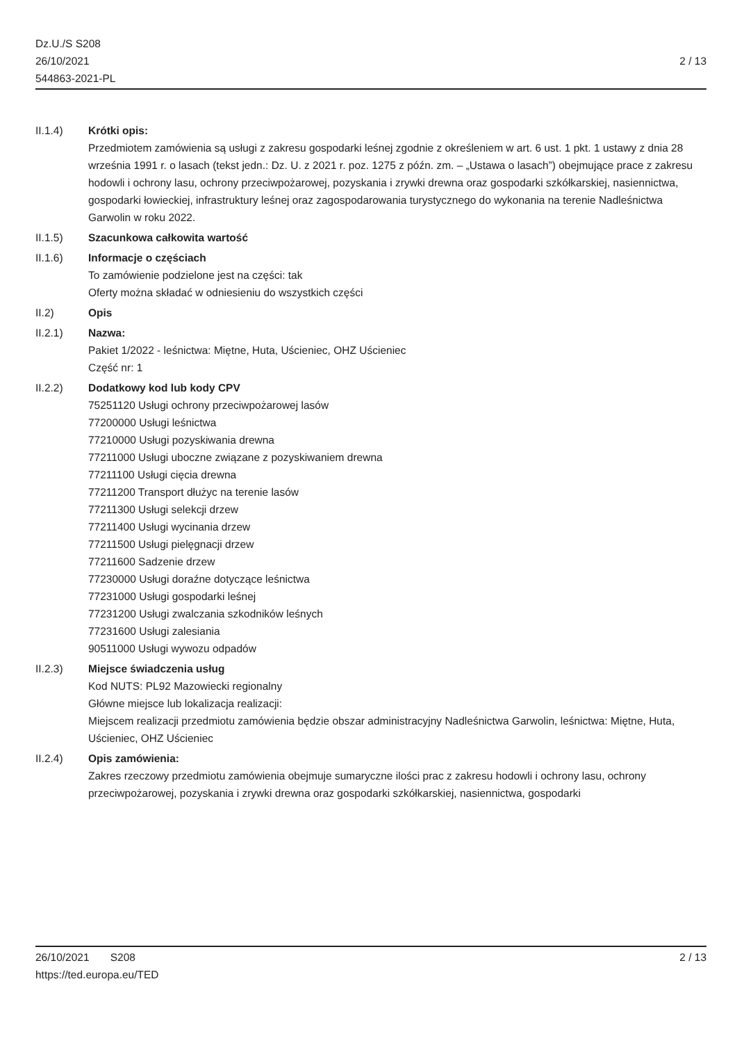Dz.U./S S208
26/10/2021
544863-2021-PL
2 / 13
II.1.4) Krótki opis:
Przedmiotem zamówienia są usługi z zakresu gospodarki leśnej zgodnie z określeniem w art. 6 ust. 1 pkt. 1 ustawy z dnia 28 września 1991 r. o lasach (tekst jedn.: Dz. U. z 2021 r. poz. 1275 z późn. zm. – „Ustawa o lasach”) obejmujące prace z zakresu hodowli i ochrony lasu, ochrony przeciwpożarowej, pozyskania i zrywki drewna oraz gospodarki szkółkarskiej, nasiennictwa, gospodarki łowieckiej, infrastruktury leśnej oraz zagospodarowania turystycznego do wykonania na terenie Nadleśnictwa Garwolin w roku 2022.
II.1.5) Szacunkowa całkowita wartość
II.1.6) Informacje o częściach
To zamówienie podzielone jest na części: tak
Oferty można składać w odniesieniu do wszystkich części
II.2) Opis
II.2.1) Nazwa:
Pakiet 1/2022 - leśnictwa: Miętne, Huta, Uścieniec, OHZ Uścieniec
Część nr: 1
II.2.2) Dodatkowy kod lub kody CPV
75251120 Usługi ochrony przeciwpożarowej lasów
77200000 Usługi leśnictwa
77210000 Usługi pozyskiwania drewna
77211000 Usługi uboczne związane z pozyskiwaniem drewna
77211100 Usługi cięcia drewna
77211200 Transport dłużyc na terenie lasów
77211300 Usługi selekcji drzew
77211400 Usługi wycinania drzew
77211500 Usługi pielęgnacji drzew
77211600 Sadzenie drzew
77230000 Usługi doraźne dotyczące leśnictwa
77231000 Usługi gospodarki leśnej
77231200 Usługi zwalczania szkodników leśnych
77231600 Usługi zalesiania
90511000 Usługi wywozu odpadów
II.2.3) Miejsce świadczenia usług
Kod NUTS: PL92 Mazowiecki regionalny
Główne miejsce lub lokalizacja realizacji:
Miejscem realizacji przedmiotu zamówienia będzie obszar administracyjny Nadleśnictwa Garwolin, leśnictwa: Miętne, Huta, Uścieniec, OHZ Uścieniec
II.2.4) Opis zamówienia:
Zakres rzeczowy przedmiotu zamówienia obejmuje sumaryczne ilości prac z zakresu hodowli i ochrony lasu, ochrony przeciwpożarowej, pozyskania i zrywki drewna oraz gospodarki szkółkarskiej, nasiennictwa, gospodarki
26/10/2021 S208 2 / 13
https://ted.europa.eu/TED